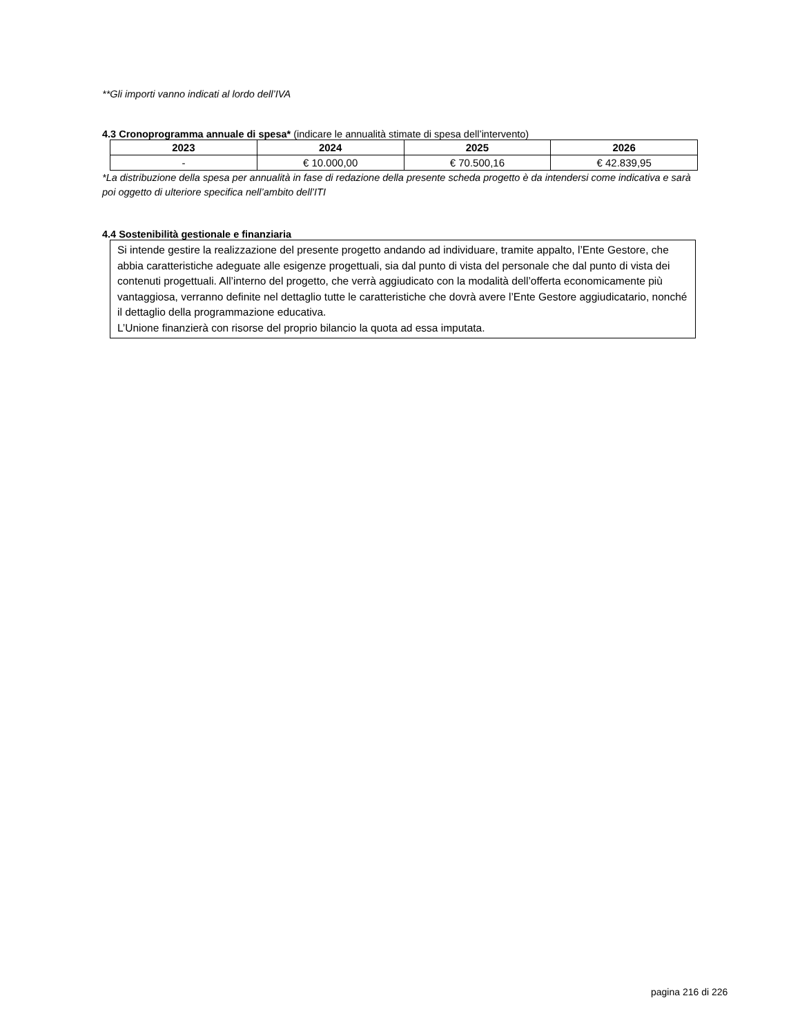**Gli importi vanno indicati al lordo dell’IVA
4.3 Cronoprogramma annuale di spesa* (indicare le annualità stimate di spesa dell’intervento)
| 2023 | 2024 | 2025 | 2026 |
| --- | --- | --- | --- |
| - | € 10.000,00 | € 70.500,16 | € 42.839,95 |
*La distribuzione della spesa per annualità in fase di redazione della presente scheda progetto è da intendersi come indicativa e sarà poi oggetto di ulteriore specifica nell’ambito dell’ITI
4.4 Sostenibilità gestionale e finanziaria
Si intende gestire la realizzazione del presente progetto andando ad individuare, tramite appalto, l’Ente Gestore, che abbia caratteristiche adeguate alle esigenze progettuali, sia dal punto di vista del personale che dal punto di vista dei contenuti progettuali. All’interno del progetto, che verrà aggiudicato con la modalità dell’offerta economicamente più vantaggiosa, verranno definite nel dettaglio tutte le caratteristiche che dovrà avere l’Ente Gestore aggiudicatario, nonché il dettaglio della programmazione educativa.
L’Unione finanzierà con risorse del proprio bilancio la quota ad essa imputata.
pagina 216 di 226